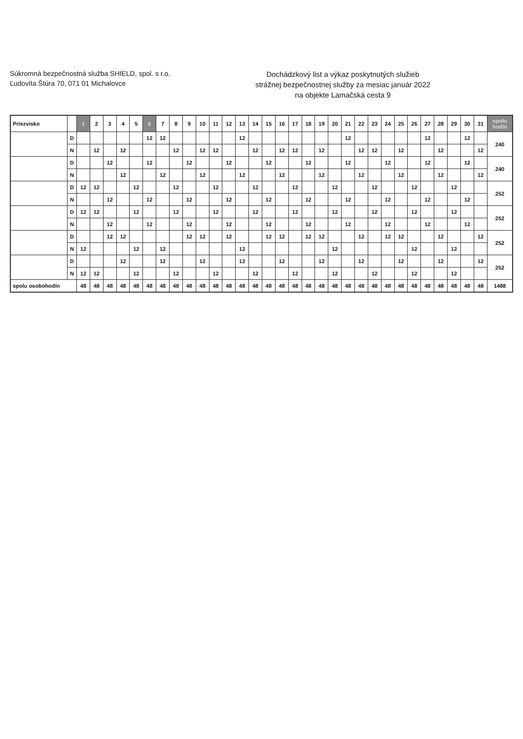Súkromná bezpečnostná služba SHIELD, spol. s r.o.
Ľudovíta Štúra 70, 071 01 Michalovce
Dochádzkový list a výkaz poskytnutých služieb
strážnej bezpečnostnej služby za mesiac január 2022
na objekte Lamačská cesta 9
| Priezvisko | | 1 | 2 | 3 | 4 | 5 | 6 | 7 | 8 | 9 | 10 | 11 | 12 | 13 | 14 | 15 | 16 | 17 | 18 | 19 | 20 | 21 | 22 | 23 | 24 | 25 | 26 | 27 | 28 | 29 | 30 | 31 | spolu hodín |
| --- | --- | --- | --- | --- | --- | --- | --- | --- | --- | --- | --- | --- | --- | --- | --- | --- | --- | --- | --- | --- | --- | --- | --- | --- | --- | --- | --- | --- | --- | --- | --- | --- | --- |
| | D | | | | | | 12 | 12 | | | | | | 12 | | | | | | | | 12 | | | | | | 12 | | | 12 | | 240 |
| | N | | 12 | | 12 | | | | 12 | | 12 | 12 | | | 12 | | 12 | 12 | | 12 | | | 12 | 12 | | 12 | | | 12 | | | 12 | |
| | D | | | 12 | | | 12 | | | 12 | | | 12 | | | 12 | | | 12 | | | 12 | | | 12 | | | 12 | | | 12 | | 240 |
| | N | | | | 12 | | | 12 | | | 12 | | | 12 | | | 12 | | | 12 | | | 12 | | | 12 | | | 12 | | | 12 | |
| | D | 12 | 12 | | | 12 | | | 12 | | | 12 | | | 12 | | | 12 | | | 12 | | | 12 | | | 12 | | | 12 | | | 252 |
| | N | | | 12 | | | 12 | | | 12 | | | 12 | | | 12 | | | 12 | | | 12 | | | 12 | | | 12 | | | 12 | | |
| | D | 12 | 12 | | | 12 | | | 12 | | | 12 | | | 12 | | | 12 | | | 12 | | | 12 | | | 12 | | | 12 | | | 252 |
| | N | | | 12 | | | 12 | | | 12 | | | 12 | | | 12 | | | 12 | | | 12 | | | 12 | | | 12 | | | 12 | | |
| | D | | | 12 | 12 | | | | | 12 | 12 | | 12 | | | 12 | 12 | | 12 | 12 | | | 12 | | 12 | 12 | | | 12 | | | 12 | 252 |
| | N | 12 | | | | 12 | | 12 | | | | | | 12 | | | | | | | 12 | | | | | | 12 | | | 12 | | | |
| | D | | | | 12 | | | 12 | | | 12 | | | 12 | | | 12 | | | 12 | | | 12 | | | 12 | | | 12 | | | 12 | 252 |
| | N | 12 | 12 | | | 12 | | | 12 | | | 12 | | | 12 | | | 12 | | | 12 | | | 12 | | | 12 | | | 12 | | | |
| spolu osobohodín | | 48 | 48 | 48 | 48 | 48 | 48 | 48 | 48 | 48 | 48 | 48 | 48 | 48 | 48 | 48 | 48 | 48 | 48 | 48 | 48 | 48 | 48 | 48 | 48 | 48 | 48 | 48 | 48 | 48 | 48 | 48 | 1488 |